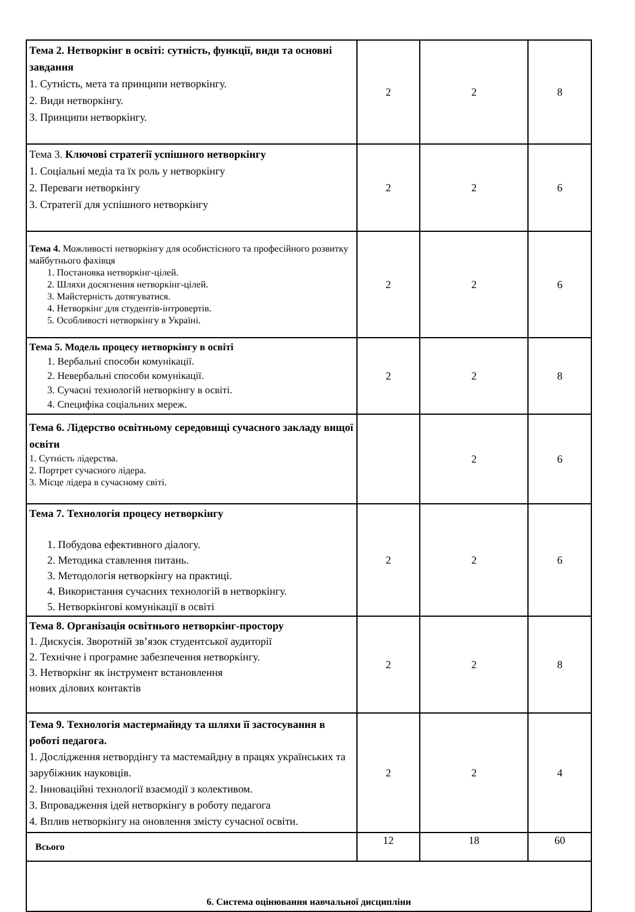| Тема 2. Нетворкінг в освіті: сутність, функції, види та основні завдання 1. Сутність, мета та принципи нетворкінгу. 2. Види нетворкінгу. 3. Принципи нетворкінгу. | 2 | 2 | 8 |
| Тема 3. Ключові стратегії успішного нетворкінгу 1. Соціальні медіа та їх роль у нетворкінгу 2. Переваги нетворкінгу 3. Стратегії для успішного нетворкінгу | 2 | 2 | 6 |
| Тема 4. Можливості нетворкінгу для особистісного та професійного розвитку майбутнього фахівця 1. Постановка нетворкінг-цілей. 2. Шляхи досягнення нетворкінг-цілей. 3. Майстерність дотягуватися. 4. Нетворкінг для студентів-інтровертів. 5. Особливості нетворкінгу в Україні. | 2 | 2 | 6 |
| Тема 5. Модель процесу нетворкінгу в освіті 1. Вербальні способи комунікації. 2. Невербальні способи комунікації. 3. Сучасні технологій нетворкінгу в освіті. 4. Специфіка соціальних мереж. | 2 | 2 | 8 |
| Тема 6. Лідерство освітньому середовищі сучасного закладу вищої освіти 1. Сутність лідерства. 2. Портрет сучасного лідера. 3. Місце лідера в сучасному світі. | | 2 | 6 |
| Тема 7. Технологія процесу нетворкінгу 1. Побудова ефективного діалогу. 2. Методика ставлення питань. 3. Методологія нетворкінгу на практиці. 4. Використання сучасних технологій в нетворкінгу. 5. Нетворкінгові комунікації в освіті | 2 | 2 | 6 |
| Тема 8. Організація освітнього нетворкінг-простору 1. Дискусія. Зворотній зв’язок студентської аудиторії 2. Технічне і програмне забезпечення нетворкінгу. 3. Нетворкінг як інструмент встановлення нових ділових контактів | 2 | 2 | 8 |
| Тема 9. Технологія мастермайнду та шляхи її застосування в роботі педагога. 1. Дослідження нетвордінгу та мастемайдну в працях українських та зарубіжник науковців. 2. Інноваційні технології взаємодії з колективом. 3. Впровадження ідей нетворкінгу в роботу педагога 4. Вплив нетворкінгу на оновлення змісту сучасної освіти. | 2 | 2 | 4 |
| Всього | 12 | 18 | 60 |
| 6. Система оцінювання навчальної дисципліни | | | |